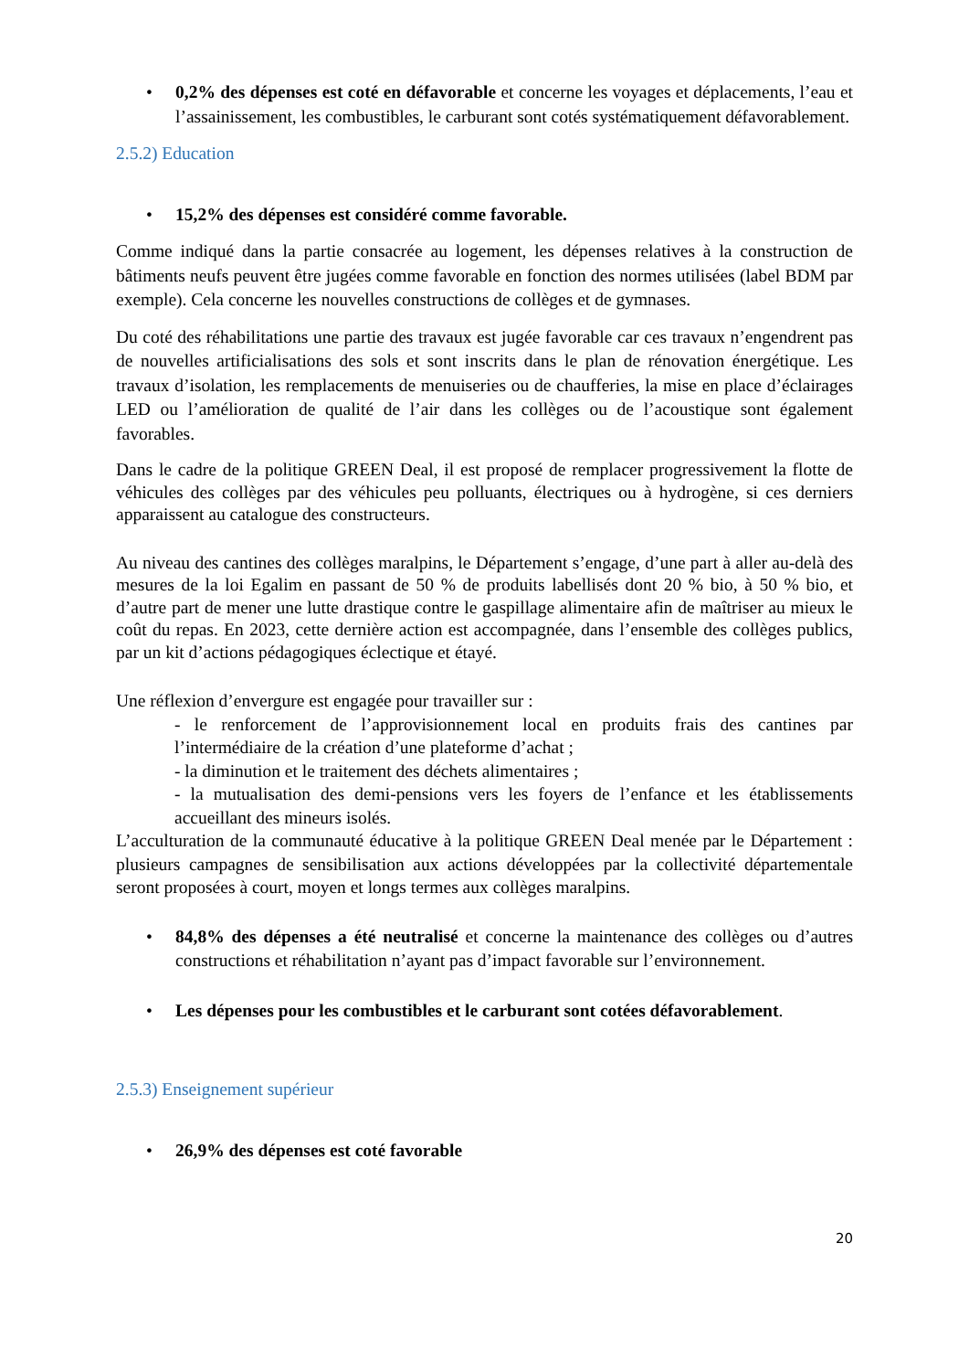• 0,2% des dépenses est coté en défavorable et concerne les voyages et déplacements, l’eau et l’assainissement, les combustibles, le carburant sont cotés systématiquement défavorablement.
2.5.2) Education
• 15,2% des dépenses est considéré comme favorable.
Comme indiqué dans la partie consacrée au logement, les dépenses relatives à la construction de bâtiments neufs peuvent être jugées comme favorable en fonction des normes utilisées (label BDM par exemple). Cela concerne les nouvelles constructions de collèges et de gymnases.
Du coté des réhabilitations une partie des travaux est jugée favorable car ces travaux n’engendrent pas de nouvelles artificialisations des sols et sont inscrits dans le plan de rénovation énergétique. Les travaux d’isolation, les remplacements de menuiseries ou de chaufferies, la mise en place d’éclairages LED ou l’amélioration de qualité de l’air dans les collèges ou de l’acoustique sont également favorables.
Dans le cadre de la politique GREEN Deal, il est proposé de remplacer progressivement la flotte de véhicules des collèges par des véhicules peu polluants, électriques ou à hydrogène, si ces derniers apparaissent au catalogue des constructeurs.
Au niveau des cantines des collèges maralpins, le Département s’engage, d’une part à aller au-delà des mesures de la loi Egalim en passant de 50 % de produits labellisés dont 20 % bio, à 50 % bio, et d’autre part de mener une lutte drastique contre le gaspillage alimentaire afin de maîtriser au mieux le coût du repas. En 2023, cette dernière action est accompagnée, dans l’ensemble des collèges publics, par un kit d’actions pédagogiques éclectique et étayé.
Une réflexion d’envergure est engagée pour travailler sur :
- le renforcement de l’approvisionnement local en produits frais des cantines par l’intermédiaire de la création d’une plateforme d’achat ;
- la diminution et le traitement des déchets alimentaires ;
- la mutualisation des demi-pensions vers les foyers de l’enfance et les établissements accueillant des mineurs isolés.
L’acculturation de la communauté éducative à la politique GREEN Deal menée par le Département : plusieurs campagnes de sensibilisation aux actions développées par la collectivité départementale seront proposées à court, moyen et longs termes aux collèges maralpins.
• 84,8% des dépenses a été neutralisé et concerne la maintenance des collèges ou d’autres constructions et réhabilitation n’ayant pas d’impact favorable sur l’environnement.
• Les dépenses pour les combustibles et le carburant sont cotées défavorablement.
2.5.3) Enseignement supérieur
• 26,9% des dépenses est coté favorable
20